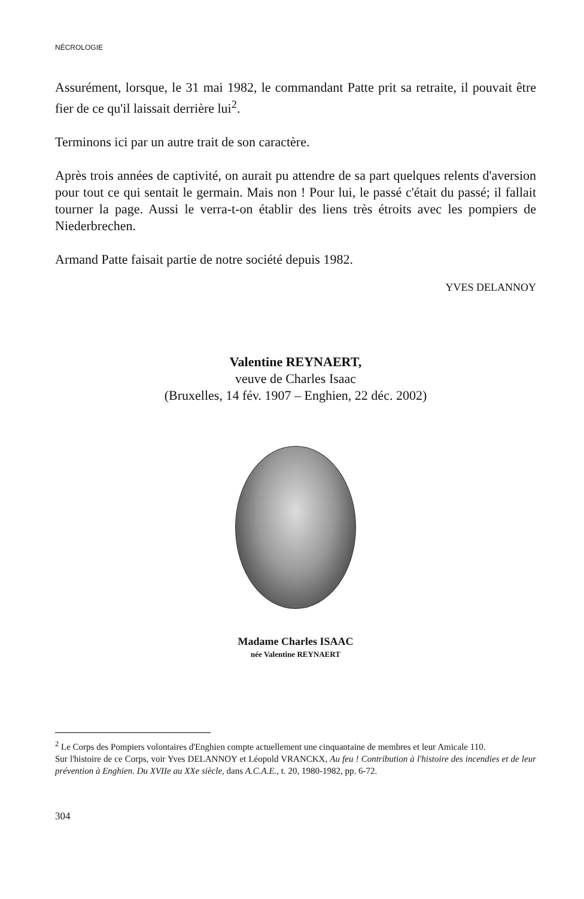NÉCROLOGIE
Assurément, lorsque, le 31 mai 1982, le commandant Patte prit sa retraite, il pouvait être fier de ce qu'il laissait derrière lui<sup>2</sup>.
Terminons ici par un autre trait de son caractère.
Après trois années de captivité, on aurait pu attendre de sa part quelques relents d'aversion pour tout ce qui sentait le germain. Mais non ! Pour lui, le passé c'était du passé; il fallait tourner la page. Aussi le verra-t-on établir des liens très étroits avec les pompiers de Niederbrechen.
Armand Patte faisait partie de notre société depuis 1982.
YVES DELANNOY
Valentine REYNAERT,
veuve de Charles Isaac
(Bruxelles, 14 fév. 1907 – Enghien, 22 déc. 2002)
Madame Charles ISAAC
née Valentine REYNAERT
<sup>2</sup> Le Corps des Pompiers volontaires d'Enghien compte actuellement une cinquantaine de membres et leur Amicale 110.
Sur l'histoire de ce Corps, voir Yves DELANNOY et Léopold VRANCKX, Au feu ! Contribution à l'histoire des incendies et de leur prévention à Enghien. Du XVIIe au XXe siècle, dans A.C.A.E., t. 20, 1980-1982, pp. 6-72.
304